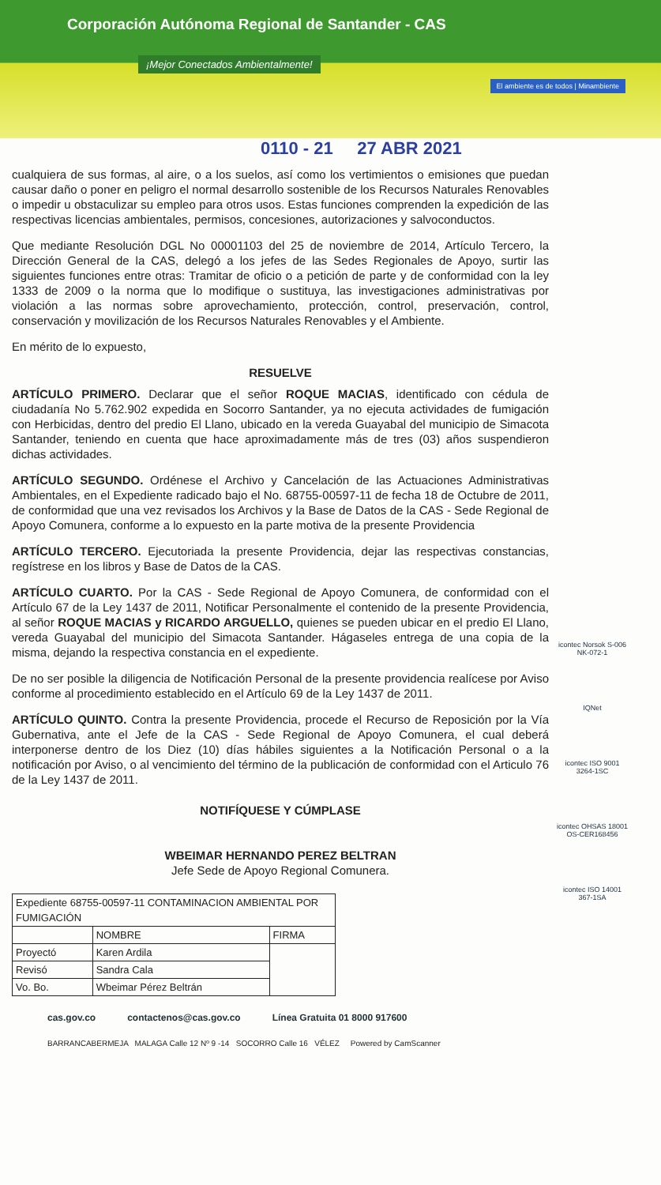Corporación Autónoma Regional de Santander - CAS
¡Mejor Conectados Ambientalmente!
El ambiente es de todos | Minambiente
0110 - 21 27 ABR 2021
cualquiera de sus formas, al aire, o a los suelos, así como los vertimientos o emisiones que puedan causar daño o poner en peligro el normal desarrollo sostenible de los Recursos Naturales Renovables o impedir u obstaculizar su empleo para otros usos. Estas funciones comprenden la expedición de las respectivas licencias ambientales, permisos, concesiones, autorizaciones y salvoconductos.
Que mediante Resolución DGL No 00001103 del 25 de noviembre de 2014, Artículo Tercero, la Dirección General de la CAS, delegó a los jefes de las Sedes Regionales de Apoyo, surtir las siguientes funciones entre otras: Tramitar de oficio o a petición de parte y de conformidad con la ley 1333 de 2009 o la norma que lo modifique o sustituya, las investigaciones administrativas por violación a las normas sobre aprovechamiento, protección, control, preservación, control, conservación y movilización de los Recursos Naturales Renovables y el Ambiente.
En mérito de lo expuesto,
RESUELVE
ARTÍCULO PRIMERO. Declarar que el señor ROQUE MACIAS, identificado con cédula de ciudadanía No 5.762.902 expedida en Socorro Santander, ya no ejecuta actividades de fumigación con Herbicidas, dentro del predio El Llano, ubicado en la vereda Guayabal del municipio de Simacota Santander, teniendo en cuenta que hace aproximadamente más de tres (03) años suspendieron dichas actividades.
ARTÍCULO SEGUNDO. Ordénese el Archivo y Cancelación de las Actuaciones Administrativas Ambientales, en el Expediente radicado bajo el No. 68755-00597-11 de fecha 18 de Octubre de 2011, de conformidad que una vez revisados los Archivos y la Base de Datos de la CAS - Sede Regional de Apoyo Comunera, conforme a lo expuesto en la parte motiva de la presente Providencia
ARTÍCULO TERCERO. Ejecutoriada la presente Providencia, dejar las respectivas constancias, regístrese en los libros y Base de Datos de la CAS.
ARTÍCULO CUARTO. Por la CAS - Sede Regional de Apoyo Comunera, de conformidad con el Artículo 67 de la Ley 1437 de 2011, Notificar Personalmente el contenido de la presente Providencia, al señor ROQUE MACIAS y RICARDO ARGUELLO, quienes se pueden ubicar en el predio El Llano, vereda Guayabal del municipio del Simacota Santander. Hágaseles entrega de una copia de la misma, dejando la respectiva constancia en el expediente.
De no ser posible la diligencia de Notificación Personal de la presente providencia realícese por Aviso conforme al procedimiento establecido en el Artículo 69 de la Ley 1437 de 2011.
ARTÍCULO QUINTO. Contra la presente Providencia, procede el Recurso de Reposición por la Vía Gubernativa, ante el Jefe de la CAS - Sede Regional de Apoyo Comunera, el cual deberá interponerse dentro de los Diez (10) días hábiles siguientes a la Notificación Personal o a la notificación por Aviso, o al vencimiento del término de la publicación de conformidad con el Articulo 76 de la Ley 1437 de 2011.
NOTIFÍQUESE Y CÚMPLASE
WBEIMAR HERNANDO PEREZ BELTRAN
Jefe Sede de Apoyo Regional Comunera.
| Expediente 68755-00597-11 CONTAMINACION AMBIENTAL POR FUMIGACIÓN | | |
| | NOMBRE | FIRMA |
| Proyectó | Karen Ardila | |
| Revisó | Sandra Cala | |
| Vo. Bo. | Wbeimar Pérez Beltrán | |
icontec Norsok S-006
NK-072-1
IQNet
icontec ISO 9001
3264-1SC
icontec OHSAS 18001
OS-CER168456
icontec ISO 14001
367-1SA
cas.gov.co contactenos@cas.gov.co Línea Gratuita 01 8000 917600
BARRANCABERMEJA MALAGA Calle 12 Nº 9 -14 SOCORRO Calle 16 VÉLEZ Powered by CamScanner